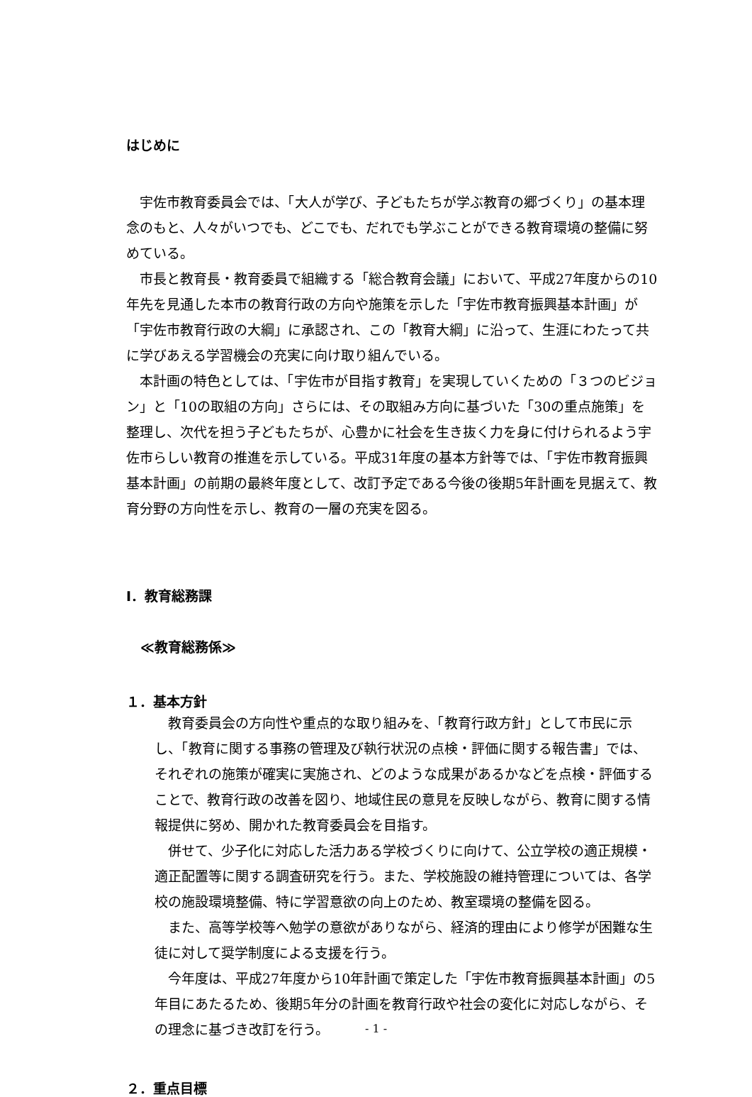はじめに
宇佐市教育委員会では、「大人が学び、子どもたちが学ぶ教育の郷づくり」の基本理念のもと、人々がいつでも、どこでも、だれでも学ぶことができる教育環境の整備に努めている。
市長と教育長・教育委員で組織する「総合教育会議」において、平成27年度からの10年先を見通した本市の教育行政の方向や施策を示した「宇佐市教育振興基本計画」が「宇佐市教育行政の大綱」に承認され、この「教育大綱」に沿って、生涯にわたって共に学びあえる学習機会の充実に向け取り組んでいる。
本計画の特色としては、「宇佐市が目指す教育」を実現していくための「３つのビジョン」と「10の取組の方向」さらには、その取組み方向に基づいた「30の重点施策」を整理し、次代を担う子どもたちが、心豊かに社会を生き抜く力を身に付けられるよう宇佐市らしい教育の推進を示している。平成31年度の基本方針等では、「宇佐市教育振興基本計画」の前期の最終年度として、改訂予定である今後の後期5年計画を見据えて、教育分野の方向性を示し、教育の一層の充実を図る。
Ⅰ．教育総務課
≪教育総務係≫
１．基本方針
教育委員会の方向性や重点的な取り組みを、「教育行政方針」として市民に示し、「教育に関する事務の管理及び執行状況の点検・評価に関する報告書」では、それぞれの施策が確実に実施され、どのような成果があるかなどを点検・評価することで、教育行政の改善を図り、地域住民の意見を反映しながら、教育に関する情報提供に努め、開かれた教育委員会を目指す。
併せて、少子化に対応した活力ある学校づくりに向けて、公立学校の適正規模・適正配置等に関する調査研究を行う。また、学校施設の維持管理については、各学校の施設環境整備、特に学習意欲の向上のため、教室環境の整備を図る。
また、高等学校等へ勉学の意欲がありながら、経済的理由により修学が困難な生徒に対して奨学制度による支援を行う。
今年度は、平成27年度から10年計画で策定した「宇佐市教育振興基本計画」の5年目にあたるため、後期5年分の計画を教育行政や社会の変化に対応しながら、その理念に基づき改訂を行う。
２．重点目標
- 1 -